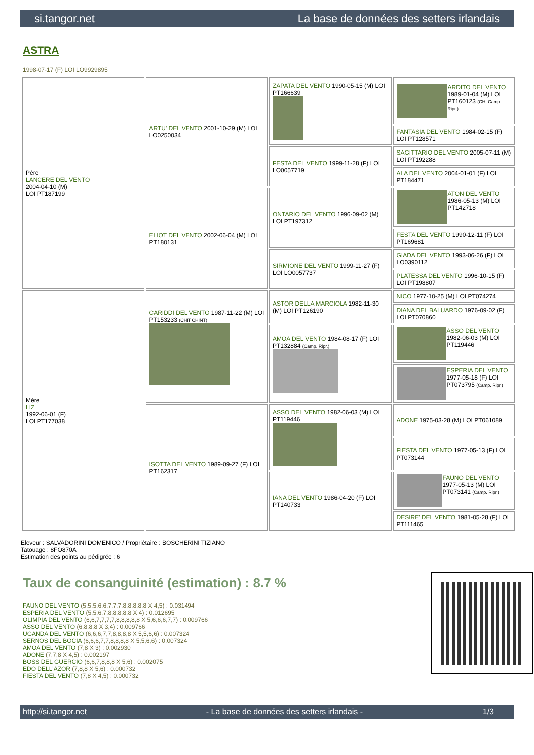si.tangor.net La base de données des setters irlandais
ASTRA
1998-07-17 (F) LOI LO9929895
| Père LANCERE DEL VENTO 2004-04-10 (M) LOI PT187199 | ARTU' DEL VENTO 2001-10-29 (M) LOI LO0250034 | ZAPATA DEL VENTO 1990-05-15 (M) LOI PT166639 | ARDITO DEL VENTO 1989-01-04 (M) LOI PT160123 (CH, Camp. Ripr.) |
| | | | FANTASIA DEL VENTO 1984-02-15 (F) LOI PT128571 |
| | | FESTA DEL VENTO 1999-11-28 (F) LOI LO0057719 | SAGITTARIO DEL VENTO 2005-07-11 (M) LOI PT192288 |
| | | | ALA DEL VENTO 2004-01-01 (F) LOI PT184471 |
| | ELIOT DEL VENTO 2002-06-04 (M) LOI PT180131 | ONTARIO DEL VENTO 1996-09-02 (M) LOI PT197312 | ATON DEL VENTO 1986-05-13 (M) LOI PT142718 |
| | | | FESTA DEL VENTO 1990-12-11 (F) LOI PT169681 |
| | | SIRMIONE DEL VENTO 1999-11-27 (F) LOI LO0057737 | GIADA DEL VENTO 1993-06-26 (F) LOI LO0390112 |
| | | | PLATESSA DEL VENTO 1996-10-15 (F) LOI PT198807 |
| Mère LIZ 1992-06-01 (F) LOI PT177038 | CARIDDI DEL VENTO 1987-11-22 (M) LOI PT153233 (CHIT CHINT) | ASTOR DELLA MARCIOLA 1982-11-30 (M) LOI PT126190 | NICO 1977-10-25 (M) LOI PT074274 |
| | | | DIANA DEL BALUARDO 1976-09-02 (F) LOI PT070860 |
| | | AMOA DEL VENTO 1984-08-17 (F) LOI PT132884 (Camp. Ripr.) | ASSO DEL VENTO 1982-06-03 (M) LOI PT119446 |
| | | | ESPERIA DEL VENTO 1977-05-18 (F) LOI PT073795 (Camp. Ripr.) |
| | ISOTTA DEL VENTO 1989-09-27 (F) LOI PT162317 | ASSO DEL VENTO 1982-06-03 (M) LOI PT119446 | ADONE 1975-03-28 (M) LOI PT061089 |
| | | | FIESTA DEL VENTO 1977-05-13 (F) LOI PT073144 |
| | | IANA DEL VENTO 1986-04-20 (F) LOI PT140733 | FAUNO DEL VENTO 1977-05-13 (M) LOI PT073141 (Camp. Ripr.) |
| | | | DESIRE' DEL VENTO 1981-05-28 (F) LOI PT111465 |
Eleveur : SALVADORINI DOMENICO / Propriétaire : BOSCHERINI TIZIANO
Tatouage : 8FO870A
Estimation des points au pédigrée : 6
Taux de consanguinité (estimation) : 8.7 %
FAUNO DEL VENTO (5,5,5,6,6,7,7,7,8,8,8,8,8 X 4,5) : 0.031494
ESPERIA DEL VENTO (5,5,6,7,8,8,8,8,8 X 4) : 0.012695
OLIMPIA DEL VENTO (6,6,7,7,7,7,8,8,8,8,8 X 5,6,6,6,7,7) : 0.009766
ASSO DEL VENTO (6,8,8,8 X 3,4) : 0.009766
UGANDA DEL VENTO (6,6,6,7,7,8,8,8,8 X 5,5,6,6) : 0.007324
SERNOS DEL BOCIA (6,6,6,7,7,8,8,8,8 X 5,5,6,6) : 0.007324
AMOA DEL VENTO (7,8 X 3) : 0.002930
ADONE (7,7,8 X 4,5) : 0.002197
BOSS DEL GUERCIO (6,6,7,8,8,8 X 5,6) : 0.002075
EDO DELL'AZOR (7,8,8 X 5,6) : 0.000732
FIESTA DEL VENTO (7,8 X 4,5) : 0.000732
http://si.tangor.net - La base de données des setters irlandais - 1/3